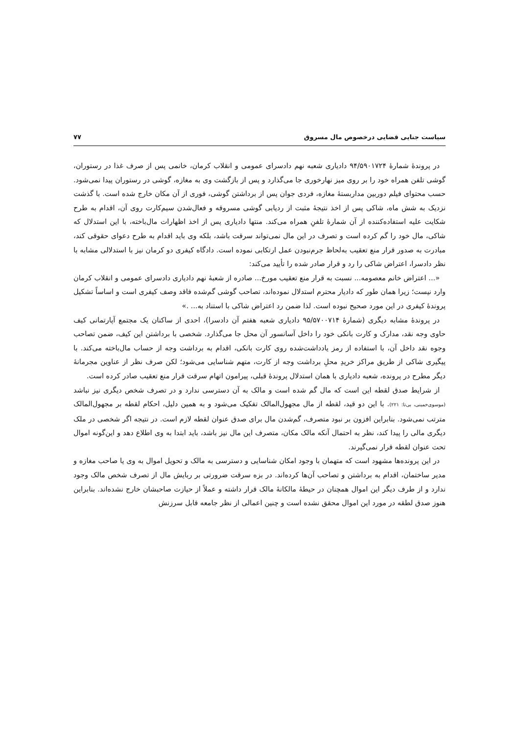سیاست جنایی قضایی درخصوص مال مسروق ۷۷
در پروندۀ شمارۀ ۹۴/۵۹۰۱۷۲۴ دادیاری شعبه نهم دادسرای عمومی و انقلاب کرمان، خانمی پس از صرف غذا در رستوران، گوشی تلفن همراه خود را بر روی میز نهارخوری جا می‌گذارد و پس از بازگشت وی به مغازه، گوشی در رستوران پیدا نمی‌شود. حسب محتوای فیلم دوربین مداربستۀ مغازه، فردی جوان پس از برداشتن گوشی، فوری از آن مکان خارج شده است. با گذشت نزدیک به شش ماه، شاکی پس از اخذ نتیجۀ مثبت از ردیابی گوشی مسروقه و فعال‌شدن سیم‌کارت روی آن، اقدام به طرح شکایت علیه استفاده‌کننده از آن شمارۀ تلفنِ همراه می‌کند. منتها دادیاری پس از اخذ اظهارات مال‌باخته، با این استدلال که شاکی، مال خود را گم کرده است و تصرف در این مال نمی‌تواند سرقت باشد، بلکه وی باید اقدام به طرح دعوای حقوقی کند، مبادرت به صدور قرار منع تعقیب به‌لحاظ جرم‌نبودن عمل ارتکابی نموده است. دادگاه کیفری دو کرمان نیز با استدلالی مشابه با نظر دادسرا، اعتراض شاکی را رد و قرار صادر شده را تأیید می‌کند:
«... اعتراض خانم معصومه... نسبت به قرار منع تعقیب مورخ... صادره از شعبۀ نهم دادیاری دادسرای عمومی و انقلاب کرمان وارد نیست؛ زیرا همان طور که دادیار محترم استدلال نموده‌اند، تصاحب گوشی گم‌شده فاقد وصف کیفری است و اساساً تشکیل پروندۀ کیفری در این مورد صحیح نبوده است. لذا ضمن رد اعتراض شاکی با استناد به... .»
در پروندۀ مشابه دیگری (شمارۀ ۹۵/۵۷۰۰۷۱۴ دادیاری شعبه هفتم آن دادسرا)، احدی از ساکنان یک مجتمع آپارتمانی کیف حاوی وجه نقد، مدارک و کارت بانکی خود را داخل آسانسور آن محل جا می‌گذارد. شخصی با برداشتن این کیف، ضمن تصاحب وجوه نقد داخل آن، با استفاده از رمز یادداشت‌شده روی کارت بانکی، اقدام به برداشت وجه از حساب مال‌باخته می‌کند. با پیگیری شاکی از طریق مراکز خریدِ محلِ برداشت وجه از کارت، متهم شناسایی می‌شود؛ لکن صرف نظر از عناوین مجرمانۀ دیگر مطرح در پرونده، شعبه دادیاری با همان استدلال پروندۀ قبلی، پیرامون اتهام سرقت قرار منع تعقیب صادر کرده است.
از شرایط صدق لقطه این است که مال گم شده است و مالک به آن دسترسی ندارد و در تصرف شخص دیگری نیز نباشد (موسوی‌خمینی، بی‌تا: ۲۲۱). با این دو قید، لقطه از مال مجهول‌المالک تفکیک می‌شود و به همین دلیل، احکام لقطه بر مجهول‌المالک مترتب نمی‌شود. بنابراین افزون بر نبود متصرف، گم‌شدن مال برای صدق عنوان لقطه لازم است. در نتیجه اگر شخصی در ملک دیگری مالی را پیدا کند، نظر به احتمال آنکه مالک مکان، متصرف این مال نیز باشد، باید ابتدا به وی اطلاع دهد و این‌گونه اموال تحت عنوان لقطه قرار نمی‌گیرند.
در این پرونده‌ها مشهود است که متهمان با وجود امکان شناسایی و دسترسی به مالک و تحویل اموال به وی یا صاحب مغازه و مدیر ساختمان، اقدام به برداشتن و تصاحب آن‌ها کرده‌اند. در بزه سرقت ضرورتی بر ربایش مال از تصرف شخص مالک وجود ندارد و از طرف دیگر این اموال همچنان در حیطۀ مالکانۀ مالک قرار داشته و عملاً از حیازت صاحبشان خارج نشده‌اند. بنابراین هنوز صدق لطقه در مورد این اموال محقق نشده است و چنین اعمالی از نظر جامعه قابل سرزنش